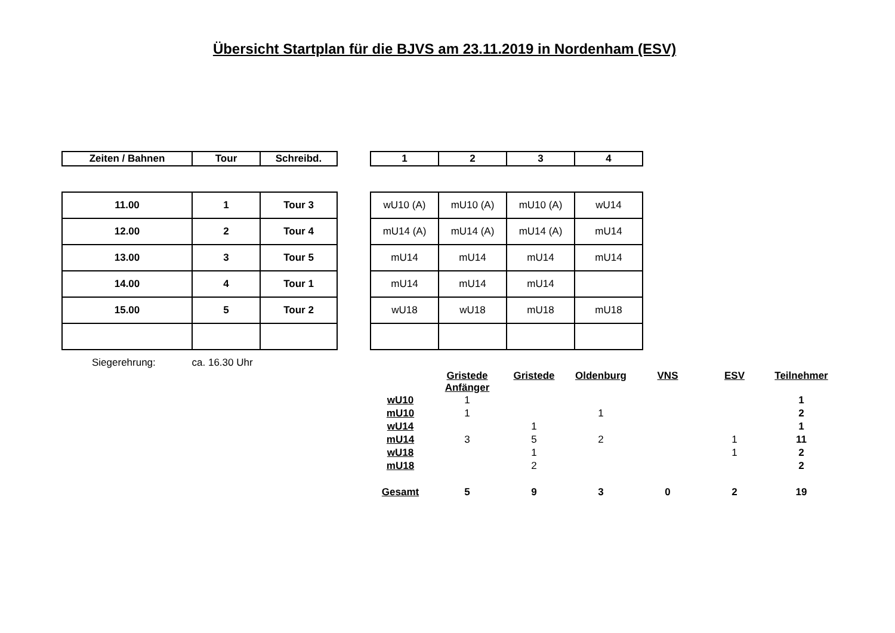Übersicht Startplan für die BJVS am 23.11.2019 in Nordenham (ESV)
| Zeiten / Bahnen | Tour | Schreibd. |
| --- | --- | --- |
| 11.00 | 1 | Tour 3 |
| 12.00 | 2 | Tour 4 |
| 13.00 | 3 | Tour 5 |
| 14.00 | 4 | Tour 1 |
| 15.00 | 5 | Tour 2 |
| 1 | 2 | 3 | 4 |
| --- | --- | --- | --- |
| wU10 (A) | mU10 (A) | mU10 (A) | wU14 |
| mU14 (A) | mU14 (A) | mU14 (A) | mU14 |
| mU14 | mU14 | mU14 | mU14 |
| mU14 | mU14 | mU14 | |
| wU18 | wU18 | mU18 | mU18 |
Siegerehrung: ca. 16.30 Uhr
| | Gristede Anfänger | Gristede | Oldenburg | VNS | ESV | Teilnehmer |
| --- | --- | --- | --- | --- | --- | --- |
| wU10 | 1 | | | | | 1 |
| mU10 | 1 | | 1 | | | 2 |
| wU14 | | 1 | | | | 1 |
| mU14 | 3 | 5 | 2 | | 1 | 11 |
| wU18 | | 1 | | | 1 | 2 |
| mU18 | | 2 | | | | 2 |
| Gesamt | 5 | 9 | 3 | 0 | 2 | 19 |